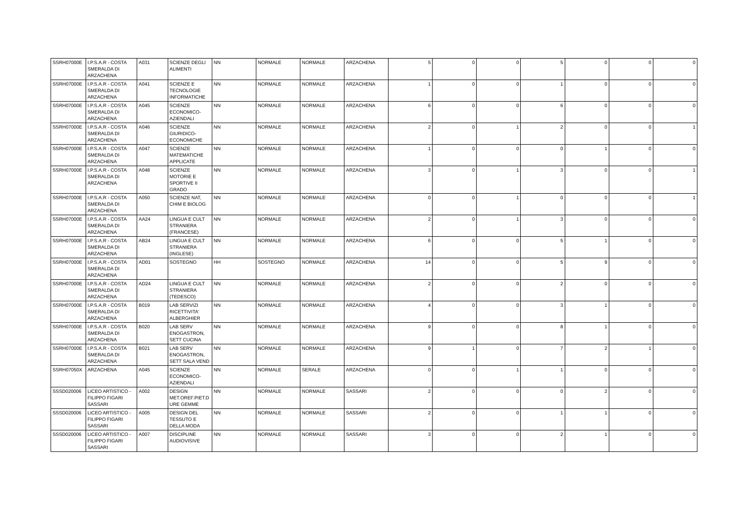| SSRH07000E | I.P.S.A.R - COSTA SMERALDA DI ARZACHENA | A031 | SCIENZE DEGLI ALIMENTI | NN | NORMALE | NORMALE | ARZACHENA | 5 | 0 | 0 | 5 | 0 | 0 | 0 |
| SSRH07000E | I.P.S.A.R - COSTA SMERALDA DI ARZACHENA | A041 | SCIENZE E TECNOLOGIE INFORMATICHE | NN | NORMALE | NORMALE | ARZACHENA | 1 | 0 | 0 | 1 | 0 | 0 | 0 |
| SSRH07000E | I.P.S.A.R - COSTA SMERALDA DI ARZACHENA | A045 | SCIENZE ECONOMICO-AZIENDALI | NN | NORMALE | NORMALE | ARZACHENA | 6 | 0 | 0 | 6 | 0 | 0 | 0 |
| SSRH07000E | I.P.S.A.R - COSTA SMERALDA DI ARZACHENA | A046 | SCIENZE GIURIDICO-ECONOMICHE | NN | NORMALE | NORMALE | ARZACHENA | 2 | 0 | 1 | 2 | 0 | 0 | 1 |
| SSRH07000E | I.P.S.A.R - COSTA SMERALDA DI ARZACHENA | A047 | SCIENZE MATEMATICHE APPLICATE | NN | NORMALE | NORMALE | ARZACHENA | 1 | 0 | 0 | 0 | 1 | 0 | 0 |
| SSRH07000E | I.P.S.A.R - COSTA SMERALDA DI ARZACHENA | A048 | SCIENZE MOTORIE E SPORTIVE II GRADO | NN | NORMALE | NORMALE | ARZACHENA | 3 | 0 | 1 | 3 | 0 | 0 | 1 |
| SSRH07000E | I.P.S.A.R - COSTA SMERALDA DI ARZACHENA | A050 | SCIENZE NAT, CHIM E BIOLOG | NN | NORMALE | NORMALE | ARZACHENA | 0 | 0 | 1 | 0 | 0 | 0 | 1 |
| SSRH07000E | I.P.S.A.R - COSTA SMERALDA DI ARZACHENA | AA24 | LINGUA E CULT STRANIERA (FRANCESE) | NN | NORMALE | NORMALE | ARZACHENA | 2 | 0 | 1 | 3 | 0 | 0 | 0 |
| SSRH07000E | I.P.S.A.R - COSTA SMERALDA DI ARZACHENA | AB24 | LINGUA E CULT STRANIERA (INGLESE) | NN | NORMALE | NORMALE | ARZACHENA | 6 | 0 | 0 | 5 | 1 | 0 | 0 |
| SSRH07000E | I.P.S.A.R - COSTA SMERALDA DI ARZACHENA | AD01 | SOSTEGNO | HH | SOSTEGNO | NORMALE | ARZACHENA | 14 | 0 | 0 | 5 | 9 | 0 | 0 |
| SSRH07000E | I.P.S.A.R - COSTA SMERALDA DI ARZACHENA | AD24 | LINGUA E CULT STRANIERA (TEDESCO) | NN | NORMALE | NORMALE | ARZACHENA | 2 | 0 | 0 | 2 | 0 | 0 | 0 |
| SSRH07000E | I.P.S.A.R - COSTA SMERALDA DI ARZACHENA | B019 | LAB SERVIZI RICETTIVITA' ALBERGHIER | NN | NORMALE | NORMALE | ARZACHENA | 4 | 0 | 0 | 3 | 1 | 0 | 0 |
| SSRH07000E | I.P.S.A.R - COSTA SMERALDA DI ARZACHENA | B020 | LAB SERV ENOGASTRON, SETT CUCINA | NN | NORMALE | NORMALE | ARZACHENA | 9 | 0 | 0 | 8 | 1 | 0 | 0 |
| SSRH07000E | I.P.S.A.R - COSTA SMERALDA DI ARZACHENA | B021 | LAB SERV ENOGASTRON, SETT SALA VEND | NN | NORMALE | NORMALE | ARZACHENA | 9 | 1 | 0 | 7 | 2 | 1 | 0 |
| SSRH07050X | ARZACHENA | A045 | SCIENZE ECONOMICO-AZIENDALI | NN | NORMALE | SERALE | ARZACHENA | 0 | 0 | 1 | 1 | 0 | 0 | 0 |
| SSSD020006 | LICEO ARTISTICO - FILIPPO FIGARI SASSARI | A002 | DESIGN MET.OREF.PIET.D URE GEMME | NN | NORMALE | NORMALE | SASSARI | 2 | 0 | 0 | 0 | 2 | 0 | 0 |
| SSSD020006 | LICEO ARTISTICO - FILIPPO FIGARI SASSARI | A005 | DESIGN DEL TESSUTO E DELLA MODA | NN | NORMALE | NORMALE | SASSARI | 2 | 0 | 0 | 1 | 1 | 0 | 0 |
| SSSD020006 | LICEO ARTISTICO - FILIPPO FIGARI SASSARI | A007 | DISCIPLINE AUDIOVISIVE | NN | NORMALE | NORMALE | SASSARI | 3 | 0 | 0 | 2 | 1 | 0 | 0 |